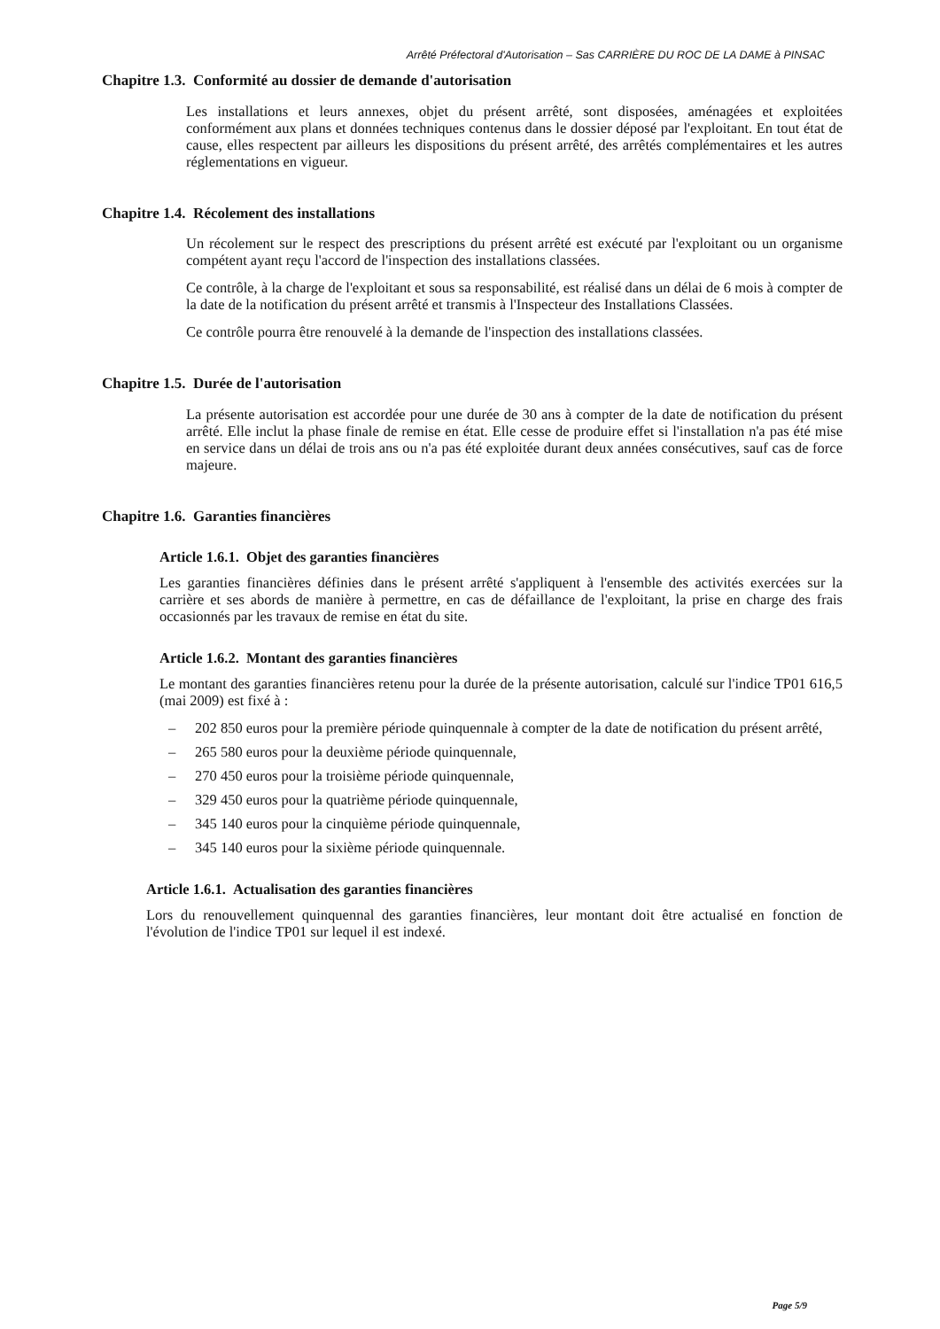Arrêté Préfectoral d'Autorisation – Sas CARRIÈRE DU ROC DE LA DAME à PINSAC
Chapitre 1.3. Conformité au dossier de demande d'autorisation
Les installations et leurs annexes, objet du présent arrêté, sont disposées, aménagées et exploitées conformément aux plans et données techniques contenus dans le dossier déposé par l'exploitant. En tout état de cause, elles respectent par ailleurs les dispositions du présent arrêté, des arrêtés complémentaires et les autres réglementations en vigueur.
Chapitre 1.4. Récolement des installations
Un récolement sur le respect des prescriptions du présent arrêté est exécuté par l'exploitant ou un organisme compétent ayant reçu l'accord de l'inspection des installations classées.
Ce contrôle, à la charge de l'exploitant et sous sa responsabilité, est réalisé dans un délai de 6 mois à compter de la date de la notification du présent arrêté et transmis à l'Inspecteur des Installations Classées.
Ce contrôle pourra être renouvelé à la demande de l'inspection des installations classées.
Chapitre 1.5. Durée de l'autorisation
La présente autorisation est accordée pour une durée de 30 ans à compter de la date de notification du présent arrêté. Elle inclut la phase finale de remise en état. Elle cesse de produire effet si l'installation n'a pas été mise en service dans un délai de trois ans ou n'a pas été exploitée durant deux années consécutives, sauf cas de force majeure.
Chapitre 1.6. Garanties financières
Article 1.6.1. Objet des garanties financières
Les garanties financières définies dans le présent arrêté s'appliquent à l'ensemble des activités exercées sur la carrière et ses abords de manière à permettre, en cas de défaillance de l'exploitant, la prise en charge des frais occasionnés par les travaux de remise en état du site.
Article 1.6.2. Montant des garanties financières
Le montant des garanties financières retenu pour la durée de la présente autorisation, calculé sur l'indice TP01 616,5 (mai 2009) est fixé à :
– 202 850 euros pour la première période quinquennale à compter de la date de notification du présent arrêté,
– 265 580 euros pour la deuxième période quinquennale,
– 270 450 euros pour la troisième période quinquennale,
– 329 450 euros pour la quatrième période quinquennale,
– 345 140 euros pour la cinquième période quinquennale,
– 345 140 euros pour la sixième période quinquennale.
Article 1.6.1. Actualisation des garanties financières
Lors du renouvellement quinquennal des garanties financières, leur montant doit être actualisé en fonction de l'évolution de l'indice TP01 sur lequel il est indexé.
Page 5/9